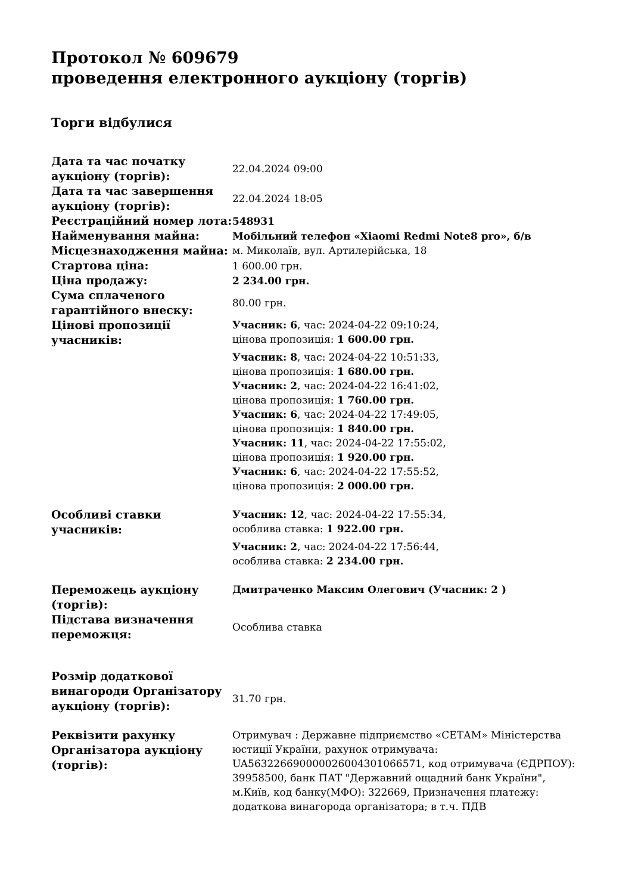Протокол № 609679
проведення електронного аукціону (торгів)
Торги відбулися
| Дата та час початку аукціону (торгів): | 22.04.2024 09:00 |
| Дата та час завершення аукціону (торгів): | 22.04.2024 18:05 |
| Реєстраційний номер лота: | 548931 |
| Найменування майна: | Мобільний телефон «Xiaomi Redmi Note8 pro», б/в |
| Місцезнаходження майна: | м. Миколаїв, вул. Артилерійська, 18 |
| Стартова ціна: | 1 600.00 грн. |
| Ціна продажу: | 2 234.00 грн. |
| Сума сплаченого гарантійного внеску: | 80.00 грн. |
| Цінові пропозиції учасників: | Учасник: 6 , час: 2024-04-22 09:10:24, цінова пропозиція: 1 600.00 грн. Учасник: 8 , час: 2024-04-22 10:51:33, цінова пропозиція: 1 680.00 грн. Учасник: 2 , час: 2024-04-22 16:41:02, цінова пропозиція: 1 760.00 грн. Учасник: 6 , час: 2024-04-22 17:49:05, цінова пропозиція: 1 840.00 грн. Учасник: 11 , час: 2024-04-22 17:55:02, цінова пропозиція: 1 920.00 грн. Учасник: 6 , час: 2024-04-22 17:55:52, цінова пропозиція: 2 000.00 грн. |
| Особливі ставки учасників: | Учасник: 12 , час: 2024-04-22 17:55:34, особлива ставка: 1 922.00 грн. Учасник: 2 , час: 2024-04-22 17:56:44, особлива ставка: 2 234.00 грн. |
| Переможець аукціону (торгів): | Дмитраченко Максим Олегович (Учасник: 2 ) |
| Підстава визначення переможця: | Особлива ставка |
| Розмір додаткової винагороди Організатору аукціону (торгів): | 31.70 грн. |
| Реквізити рахунку Організатора аукціону (торгів): | Отримувач : Державне підприємство «СЕТАМ» Міністерства юстиції України, рахунок отримувача: UA563226690000026004301066571, код отримувача (ЄДРПОУ): 39958500, банк ПАТ "Державний ощадний банк України", м.Київ, код банку(МФО): 322669, Призначення платежу: додаткова винагорода організатора; в т.ч. ПДВ |